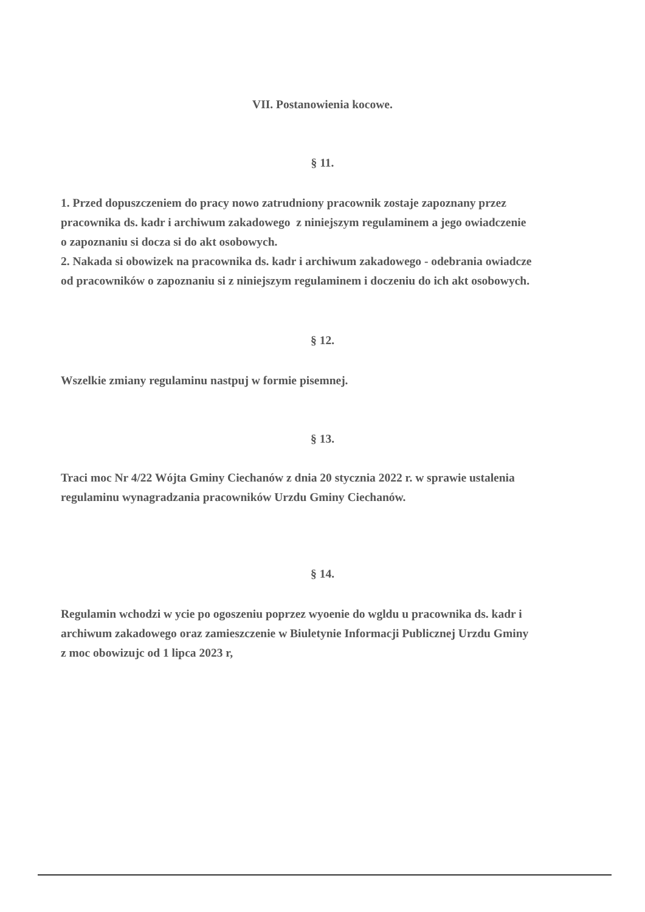VII. Postanowienia kocowe.
§ 11.
1. Przed dopuszczeniem do pracy nowo zatrudniony pracownik zostaje zapoznany przez
pracownika ds. kadr i archiwum zakadowego z niniejszym regulaminem a jego owiadczenie
o zapoznaniu si docza si do akt osobowych.
2. Nakada si obowizek na pracownika ds. kadr i archiwum zakadowego - odebrania owiadcze
od pracowników o zapoznaniu si z niniejszym regulaminem i doczeniu do ich akt osobowych.
§ 12.
Wszelkie zmiany regulaminu nastpuj w formie pisemnej.
§ 13.
Traci moc Nr 4/22 Wójta Gminy Ciechanów z dnia 20 stycznia 2022 r. w sprawie ustalenia
regulaminu wynagradzania pracowników Urzdu Gminy Ciechanów.
§ 14.
Regulamin wchodzi w ycie po ogoszeniu poprzez wyoenie do wgldu u pracownika ds. kadr i
archiwum zakadowego oraz zamieszczenie w Biuletynie Informacji Publicznej Urzdu Gminy
z moc obowizujc od 1 lipca 2023 r,